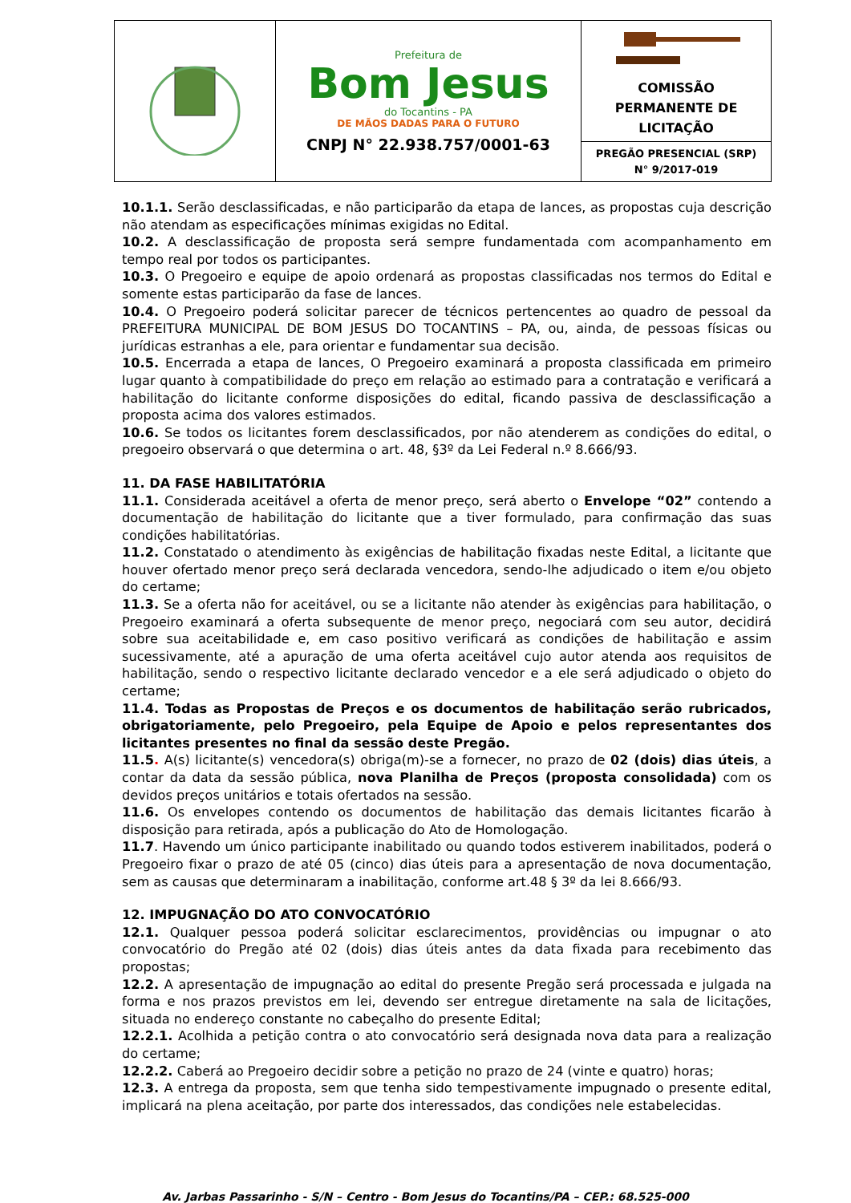| | Prefeitura de Bom Jesus do Tocantins - PA DE MÃOS DADAS PARA O FUTURO CNPJ N° 22.938.757/0001-63 | COMISSÃO PERMANENTE DE LICITAÇÃO |
| | | PREGÃO PRESENCIAL (SRP) N° 9/2017-019 |
10.1.1. Serão desclassificadas, e não participarão da etapa de lances, as propostas cuja descrição não atendam as especificações mínimas exigidas no Edital.
10.2. A desclassificação de proposta será sempre fundamentada com acompanhamento em tempo real por todos os participantes.
10.3. O Pregoeiro e equipe de apoio ordenará as propostas classificadas nos termos do Edital e somente estas participarão da fase de lances.
10.4. O Pregoeiro poderá solicitar parecer de técnicos pertencentes ao quadro de pessoal da PREFEITURA MUNICIPAL DE BOM JESUS DO TOCANTINS – PA, ou, ainda, de pessoas físicas ou jurídicas estranhas a ele, para orientar e fundamentar sua decisão.
10.5. Encerrada a etapa de lances, O Pregoeiro examinará a proposta classificada em primeiro lugar quanto à compatibilidade do preço em relação ao estimado para a contratação e verificará a habilitação do licitante conforme disposições do edital, ficando passiva de desclassificação a proposta acima dos valores estimados.
10.6. Se todos os licitantes forem desclassificados, por não atenderem as condições do edital, o pregoeiro observará o que determina o art. 48, §3º da Lei Federal n.º 8.666/93.
11. DA FASE HABILITATÓRIA
11.1. Considerada aceitável a oferta de menor preço, será aberto o Envelope “02” contendo a documentação de habilitação do licitante que a tiver formulado, para confirmação das suas condições habilitatórias.
11.2. Constatado o atendimento às exigências de habilitação fixadas neste Edital, a licitante que houver ofertado menor preço será declarada vencedora, sendo-lhe adjudicado o item e/ou objeto do certame;
11.3. Se a oferta não for aceitável, ou se a licitante não atender às exigências para habilitação, o Pregoeiro examinará a oferta subsequente de menor preço, negociará com seu autor, decidirá sobre sua aceitabilidade e, em caso positivo verificará as condições de habilitação e assim sucessivamente, até a apuração de uma oferta aceitável cujo autor atenda aos requisitos de habilitação, sendo o respectivo licitante declarado vencedor e a ele será adjudicado o objeto do certame;
11.4. Todas as Propostas de Preços e os documentos de habilitação serão rubricados, obrigatoriamente, pelo Pregoeiro, pela Equipe de Apoio e pelos representantes dos licitantes presentes no final da sessão deste Pregão.
11.5. A(s) licitante(s) vencedora(s) obriga(m)-se a fornecer, no prazo de 02 (dois) dias úteis, a contar da data da sessão pública, nova Planilha de Preços (proposta consolidada) com os devidos preços unitários e totais ofertados na sessão.
11.6. Os envelopes contendo os documentos de habilitação das demais licitantes ficarão à disposição para retirada, após a publicação do Ato de Homologação.
11.7. Havendo um único participante inabilitado ou quando todos estiverem inabilitados, poderá o Pregoeiro fixar o prazo de até 05 (cinco) dias úteis para a apresentação de nova documentação, sem as causas que determinaram a inabilitação, conforme art.48 § 3º da lei 8.666/93.
12. IMPUGNAÇÃO DO ATO CONVOCATÓRIO
12.1. Qualquer pessoa poderá solicitar esclarecimentos, providências ou impugnar o ato convocatório do Pregão até 02 (dois) dias úteis antes da data fixada para recebimento das propostas;
12.2. A apresentação de impugnação ao edital do presente Pregão será processada e julgada na forma e nos prazos previstos em lei, devendo ser entregue diretamente na sala de licitações, situada no endereço constante no cabeçalho do presente Edital;
12.2.1. Acolhida a petição contra o ato convocatório será designada nova data para a realização do certame;
12.2.2. Caberá ao Pregoeiro decidir sobre a petição no prazo de 24 (vinte e quatro) horas;
12.3. A entrega da proposta, sem que tenha sido tempestivamente impugnado o presente edital, implicará na plena aceitação, por parte dos interessados, das condições nele estabelecidas.
Av. Jarbas Passarinho - S/N – Centro - Bom Jesus do Tocantins/PA – CEP.: 68.525-000